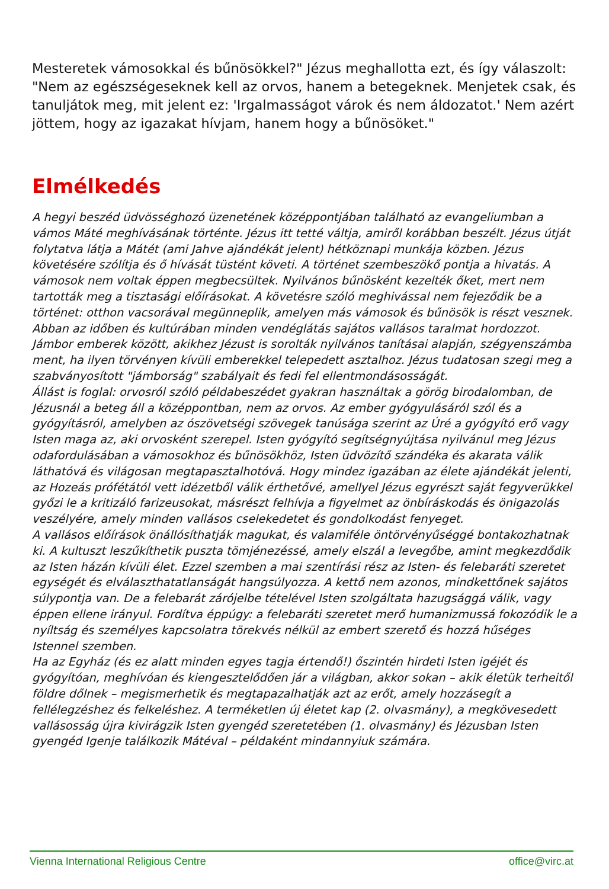Mesteretek vámosokkal és bűnösökkel?" Jézus meghallotta ezt, és így válaszolt: "Nem az egészségeseknek kell az orvos, hanem a betegeknek. Menjetek csak, és tanuljátok meg, mit jelent ez: 'Irgalmasságot várok és nem áldozatot.' Nem azért jöttem, hogy az igazakat hívjam, hanem hogy a bűnösöket."
Elmélkedés
A hegyi beszéd üdvösséghozó üzenetének középpontjában található az evangeliumban a vámos Máté meghívásának történte. Jézus itt tetté váltja, amiről korábban beszélt. Jézus útját folytatva látja a Mátét (ami Jahve ajándékát jelent) hétköznapi munkája közben. Jézus követésére szólítja és ő hívását tüstént követi. A történet szembeszökő pontja a hivatás. A vámosok nem voltak éppen megbecsültek. Nyilvános bűnösként kezelték őket, mert nem tartották meg a tisztasági előírásokat. A követésre szóló meghivással nem fejeződik be a történet: otthon vacsorával megünneplik, amelyen más vámosok és bűnösök is részt vesznek. Abban az időben és kultúrában minden vendéglátás sajátos vallásos taralmat hordozzot. Jámbor emberek között, akikhez Jézust is sorolták nyilvános tanításai alapján, szégyenszámba ment, ha ilyen törvényen kívüli emberekkel telepedett asztalhoz. Jézus tudatosan szegi meg a szabványosított "jámborság" szabályait és fedi fel ellentmondásosságát.
Állást is foglal: orvosról szóló példabeszédet gyakran használtak a görög birodalomban, de Jézusnál a beteg áll a középpontban, nem az orvos. Az ember gyógyulásáról szól és a gyógyításról, amelyben az ószövetségi szövegek tanúsága szerint az Úré a gyógyító erő vagy Isten maga az, aki orvosként szerepel. Isten gyógyító segítségnyújtása nyilvánul meg Jézus odafordulásában a vámosokhoz és bűnösökhöz, Isten üdvözítő szándéka és akarata válik láthatóvá és világosan megtapasztalhotóvá. Hogy mindez igazában az élete ajándékát jelenti, az Hozeás prófétától vett idézetből válik érthetővé, amellyel Jézus egyrészt saját fegyverükkel győzi le a kritizáló farizeusokat, másrészt felhívja a figyelmet az önbíráskodás és önigazolás veszélyére, amely minden vallásos cselekedetet és gondolkodást fenyeget.
A vallásos előírások önállósíthatják magukat, és valamiféle öntörvényűséggé bontakozhatnak ki. A kultuszt leszűkíthetik puszta tömjénezéssé, amely elszál a levegőbe, amint megkezdődik az Isten házán kívüli élet. Ezzel szemben a mai szentírási rész az Isten- és felebaráti szeretet egységét és elválaszthatatlanságát hangsúlyozza. A kettő nem azonos, mindkettőnek sajátos súlypontja van. De a felebarát zárójelbe tételével Isten szolgáltata hazugsággá válik, vagy éppen ellene irányul. Fordítva éppúgy: a felebaráti szeretet merő humanizmussá fokozódik le a nyíltság és személyes kapcsolatra törekvés nélkül az embert szerető és hozzá hűséges Istennel szemben.
Ha az Egyház (és ez alatt minden egyes tagja értendő!) őszintén hirdeti Isten igéjét és gyógyítóan, meghívóan és kiengesztelődően jár a világban, akkor sokan – akik életük terheitől földre dőlnek – megismerhetik és megtapazalhatják azt az erőt, amely hozzásegít a fellélegzéshez és felkeléshez. A terméketlen új életet kap (2. olvasmány), a megkövesedett vallásosság újra kivirágzik Isten gyengéd szeretetében (1. olvasmány) és Jézusban Isten gyengéd Igenje találkozik Mátéval – példaként mindannyiuk számára.
Vienna International Religious Centre office@virc.at